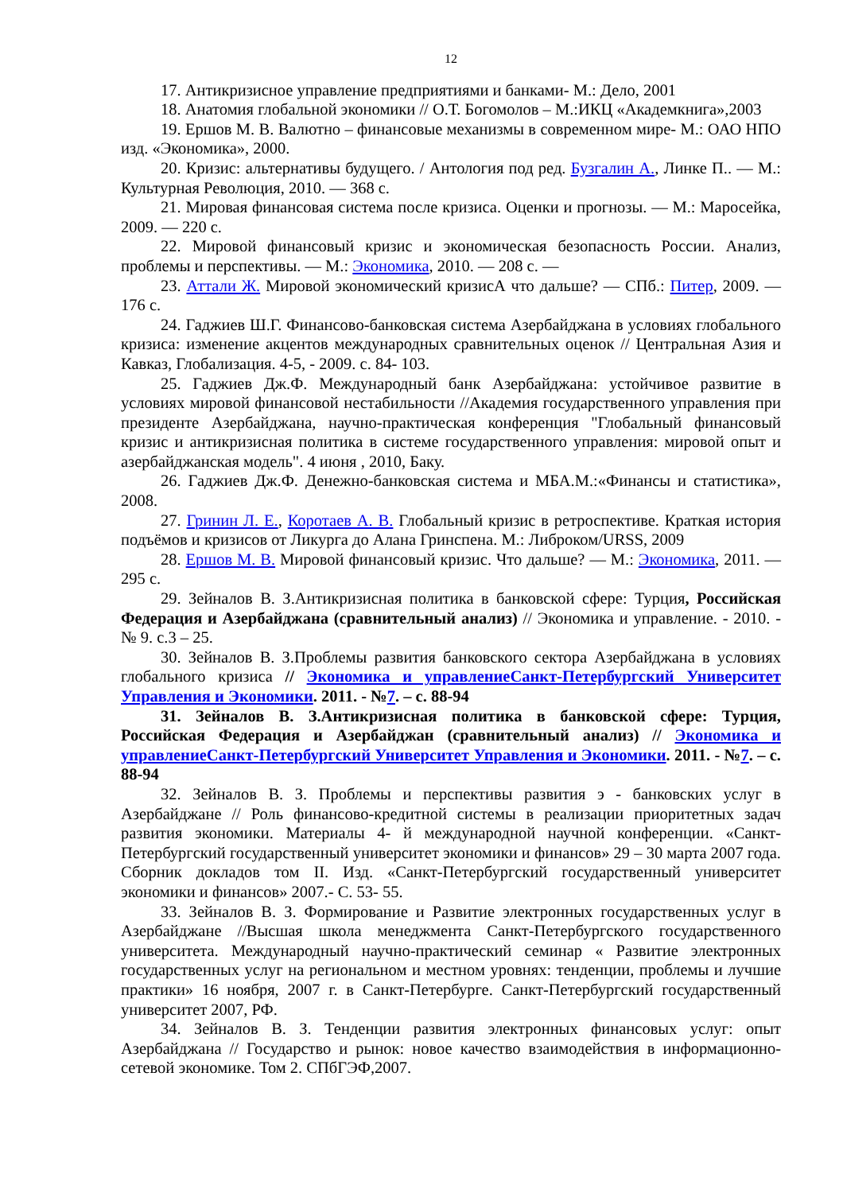12
17. Антикризисное управление предприятиями и банками- М.: Дело, 2001
18. Анатомия глобальной экономики // О.Т. Богомолов – М.:ИКЦ «Академкнига»,2003
19. Ершов М. В. Валютно – финансовые механизмы в современном мире- М.: ОАО НПО изд. «Экономика», 2000.
20. Кризис: альтернативы будущего. / Антология под ред. Бузгалин А., Линке П.. — М.: Культурная Революция, 2010. — 368 с.
21. Мировая финансовая система после кризиса. Оценки и прогнозы. — М.: Маросейка, 2009. — 220 с.
22. Мировой финансовый кризис и экономическая безопасность России. Анализ, проблемы и перспективы. — М.: Экономика, 2010. — 208 с. —
23. Аттали Ж. Мировой экономический кризисА что дальше? — СПб.: Питер, 2009. — 176 с.
24. Гаджиев Ш.Г. Финансово-банковская система Азербайджана в условиях глобального кризиса: изменение акцентов международных сравнительных оценок // Центральная Азия и Кавказ, Глобализация. 4-5, - 2009. с. 84- 103.
25. Гаджиев Дж.Ф. Международный банк Азербайджана: устойчивое развитие в условиях мировой финансовой нестабильности //Академия государственного управления при президенте Азербайджана, научно-практическая конференция "Глобальный финансовый кризис и антикризисная политика в системе государственного управления: мировой опыт и азербайджанская модель". 4 июня , 2010, Баку.
26. Гаджиев Дж.Ф. Денежно-банковская система и МБА.М.:«Финансы и статистика», 2008.
27. Гринин Л. Е., Коротаев А. В. Глобальный кризис в ретроспективе. Краткая история подъёмов и кризисов от Ликурга до Алана Гринспена. М.: Либроком/URSS, 2009
28. Ершов М. В. Мировой финансовый кризис. Что дальше? — М.: Экономика, 2011. — 295 с.
29. Зейналов В. З.Антикризисная политика в банковской сфере: Турция, Российская Федерация и Азербайджана (сравнительный анализ) // Экономика и управление. - 2010. - № 9. с.3 – 25.
30. Зейналов В. З.Проблемы развития банковского сектора Азербайджана в условиях глобального кризиса // Экономика и управлениеСанкт-Петербургский Университет Управления и Экономики. 2011. - №7. – с. 88-94
31. Зейналов В. З.Антикризисная политика в банковской сфере: Турция, Российская Федерация и Азербайджан (сравнительный анализ) // Экономика и управлениеСанкт-Петербургский Университет Управления и Экономики. 2011. - №7. – с. 88-94
32. Зейналов В. З. Проблемы и перспективы развития э - банковских услуг в Азербайджане // Роль финансово-кредитной системы в реализации приоритетных задач развития экономики. Материалы 4- й международной научной конференции. «Санкт-Петербургский государственный университет экономики и финансов» 29 – 30 марта 2007 года. Сборник докладов том II. Изд. «Санкт-Петербургский государственный университет экономики и финансов» 2007.- С. 53- 55.
33. Зейналов В. З. Формирование и Развитие электронных государственных услуг в Азербайджане //Высшая школа менеджмента Санкт-Петербургского государственного университета. Международный научно-практический семинар « Развитие электронных государственных услуг на региональном и местном уровнях: тенденции, проблемы и лучшие практики» 16 ноября, 2007 г. в Санкт-Петербурге. Санкт-Петербургский государственный университет 2007, РФ.
34. Зейналов В. З. Тенденции развития электронных финансовых услуг: опыт Азербайджана // Государство и рынок: новое качество взаимодействия в информационно-сетевой экономике. Том 2. СПбГЭФ,2007.